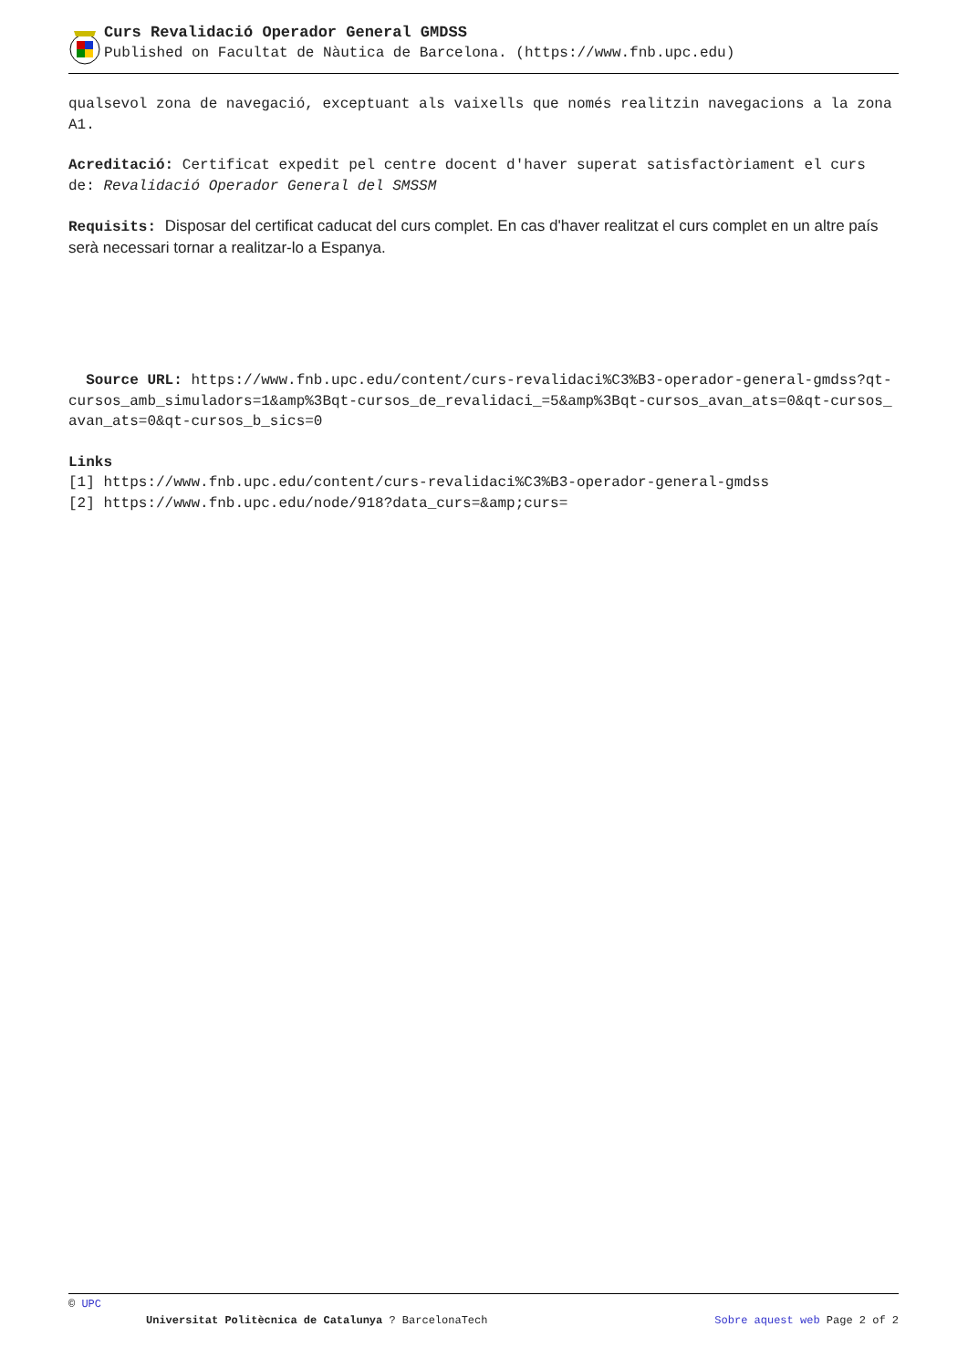Curs Revalidació Operador General GMDSS
Published on Facultat de Nàutica de Barcelona. (https://www.fnb.upc.edu)
qualsevol zona de navegació, exceptuant als vaixells que només realitzin navegacions a la zona A1.
Acreditació: Certificat expedit pel centre docent d'haver superat satisfactòriament el curs de: Revalidació Operador General del SMSSM
Requisits: Disposar del certificat caducat del curs complet. En cas d'haver realitzat el curs complet en un altre país serà necessari tornar a realitzar-lo a Espanya.
Source URL: https://www.fnb.upc.edu/content/curs-revalidaci%C3%B3-operador-general-gmdss?qt-cursos_amb_simuladors=1&amp%3Bqt-cursos_de_revalidaci_=5&amp%3Bqt-cursos_avan_ats=0&qt-cursos_avan_ats=0&qt-cursos_b_sics=0
Links
[1] https://www.fnb.upc.edu/content/curs-revalidaci%C3%B3-operador-general-gmdss
[2] https://www.fnb.upc.edu/node/918?data_curs=&amp;curs=
© UPC
Universitat Politècnica de Catalunya ? BarcelonaTech Sobre aquest web Page 2 of 2